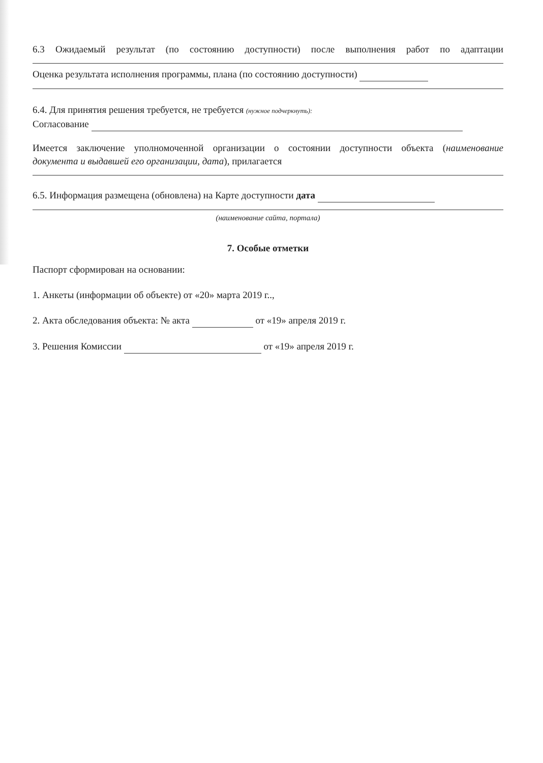6.3 Ожидаемый результат (по состоянию доступности) после выполнения работ по адаптации
Оценка результата исполнения программы, плана (по состоянию доступности)
6.4. Для принятия решения требуется, не требуется (нужное подчеркнуть):
Согласование
Имеется заключение уполномоченной организации о состоянии доступности объекта (наименование
документа и выдавшей его организации, дата), прилагается
6.5. Информация размещена (обновлена) на Карте доступности дата
(наименование сайта, портала)
7. Особые отметки
Паспорт сформирован на основании:
1. Анкеты (информации об объекте) от «20» марта 2019 г..,
2. Акта обследования объекта: № акта от «19» апреля 2019 г.
3. Решения Комиссии от «19» апреля 2019 г.